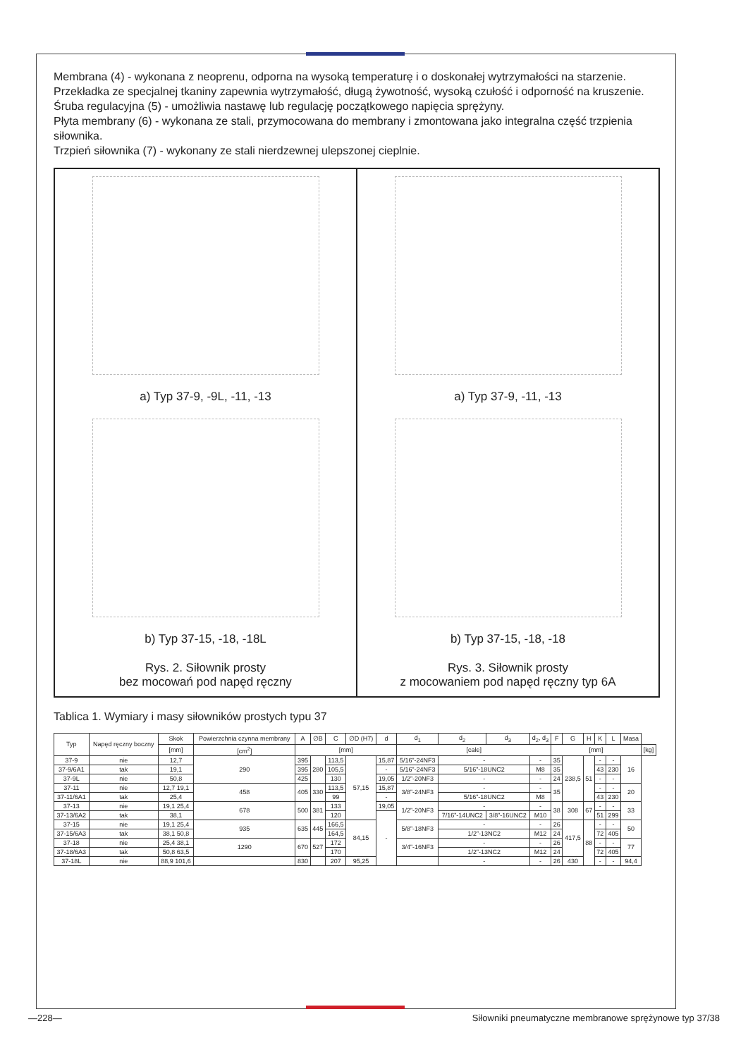Membrana (4) - wykonana z neoprenu, odporna na wysoką temperaturę i o doskonałej wytrzymałości na starzenie. Przekładka ze specjalnej tkaniny zapewnia wytrzymałość, długą żywotność, wysoką czułość i odporność na kruszenie.
Śruba regulacyjna (5) - umożliwia nastawę lub regulację początkowego napięcia sprężyny.
Płyta membrany (6) - wykonana ze stali, przymocowana do membrany i zmontowana jako integralna część trzpienia siłownika.
Trzpień siłownika (7) - wykonany ze stali nierdzewnej ulepszonej cieplnie.
a) Typ 37-9, -9L, -11, -13
b) Typ 37-15, -18, -18L
Rys. 2. Siłownik prosty
bez mocowań pod napęd ręczny
a) Typ 37-9, -11, -13
b) Typ 37-15, -18, -18
Rys. 3. Siłownik prosty
z mocowaniem pod napęd ręczny typ 6A
Tablica 1. Wymiary i masy siłowników prostych typu 37
| Typ | Napęd ręczny boczny | Skok | Powierzchnia czynna membrany | A | ∅B | C | ∅D (H7) | d | d<sub>1</sub> | d<sub>2</sub> | d<sub>3</sub> | d<sub>2</sub>, d<sub>3</sub> | F | G | H | K | L | Masa | |
| --- | --- | --- | --- | --- | --- | --- | --- | --- | --- | --- | --- | --- | --- | --- | --- | --- | --- | --- | --- |
| | | [mm] | [cm<sup>2</sup>] | [mm] | | | | | [cale] | | | | [mm] | | | | | | [kg] |
| 37-9 | nie | 12,7 | 290 | 395 | 280 | 113,5 | 57,15 | 15,87 | 5/16”-24NF3 | - | | - | 35 | 238,5 | 51 | - | - | 16 | |
| 37-9/6A1 | tak | 19,1 | | 395 | | 105,5 | | - | 5/16”-24NF3 | 5/16”-18UNC2 | | M8 | 35 | | | 43 | 230 | | |
| 37-9L | nie | 50,8 | | 425 | | 130 | | 19,05 | 1/2”-20NF3 | - | | - | 24 | | | - | - | | |
| 37-11 | nie | 12,7 19,1 | 458 | 405 | 330 | 113,5 | | 15,87 | 3/8”-24NF3 | - | | - | 35 | | | - | - | 20 | |
| 37-11/6A1 | tak | 25,4 | | | | 99 | | - | | 5/16”-18UNC2 | | M8 | | | | 43 | 230 | | |
| 37-13 | nie | 19,1 25,4 | 678 | 500 | 381 | 133 | | 19,05 | 1/2”-20NF3 | - | | - | 38 | 308 | 67 | - | - | 33 | |
| 37-13/6A2 | tak | 38,1 | | | | 120 | | - | | 7/16”-14UNC2 | 3/8”-16UNC2 | M10 | | | | 51 | 299 | | |
| 37-15 | nie | 19,1 25,4 | 935 | 635 | 445 | 166,5 | 84,15 | | 5/8”-18NF3 | - | | - | 26 | 417,5 | 88 | - | - | 50 | |
| 37-15/6A3 | tak | 38,1 50,8 | | | | 164,5 | | | | 1/2”-13NC2 | | M12 | 24 | | | 72 | 405 | | |
| 37-18 | nie | 25,4 38,1 | 1290 | 670 | 527 | 172 | | | 3/4”-16NF3 | - | | - | 26 | | | - | - | 77 | |
| 37-18/6A3 | tak | 50,8 63,5 | | | | 170 | | | | 1/2”-13NC2 | | M12 | 24 | | | 72 | 405 | | |
| 37-18L | nie | 88,9 101,6 | | 830 | | 207 | 95,25 | | | - | | - | 26 | 430 | | - | - | 94,4 | |
—228— Siłowniki pneumatyczne membranowe sprężynowe typ 37/38